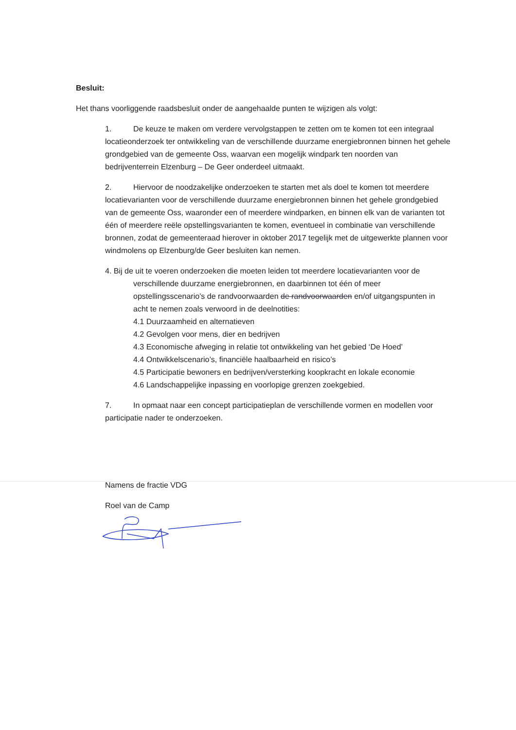Besluit:
Het thans voorliggende raadsbesluit onder de aangehaalde punten te wijzigen als volgt:
1. De keuze te maken om verdere vervolgstappen te zetten om te komen tot een integraal locatieonderzoek ter ontwikkeling van de verschillende duurzame energiebronnen binnen het gehele grondgebied van de gemeente Oss, waarvan een mogelijk windpark ten noorden van bedrijventerrein Elzenburg – De Geer onderdeel uitmaakt.
2. Hiervoor de noodzakelijke onderzoeken te starten met als doel te komen tot meerdere locatievarianten voor de verschillende duurzame energiebronnen binnen het gehele grondgebied van de gemeente Oss, waaronder een of meerdere windparken, en binnen elk van de varianten tot één of meerdere reële opstellingsvarianten te komen, eventueel in combinatie van verschillende bronnen, zodat de gemeenteraad hierover in oktober 2017 tegelijk met de uitgewerkte plannen voor windmolens op Elzenburg/de Geer besluiten kan nemen.
4. Bij de uit te voeren onderzoeken die moeten leiden tot meerdere locatievarianten voor de verschillende duurzame energiebronnen, en daarbinnen tot één of meer opstellingsscenario’s de randvoorwaarden de randvoorwaarden en/of uitgangspunten in acht te nemen zoals verwoord in de deelnotities:
4.1 Duurzaamheid en alternatieven
4.2 Gevolgen voor mens, dier en bedrijven
4.3 Economische afweging in relatie tot ontwikkeling van het gebied ‘De Hoed’
4.4 Ontwikkelscenario’s, financiële haalbaarheid en risico’s
4.5 Participatie bewoners en bedrijven/versterking koopkracht en lokale economie
4.6 Landschappelijke inpassing en voorlopige grenzen zoekgebied.
7. In opmaat naar een concept participatieplan de verschillende vormen en modellen voor participatie nader te onderzoeken.
Namens de fractie VDG
Roel van de Camp